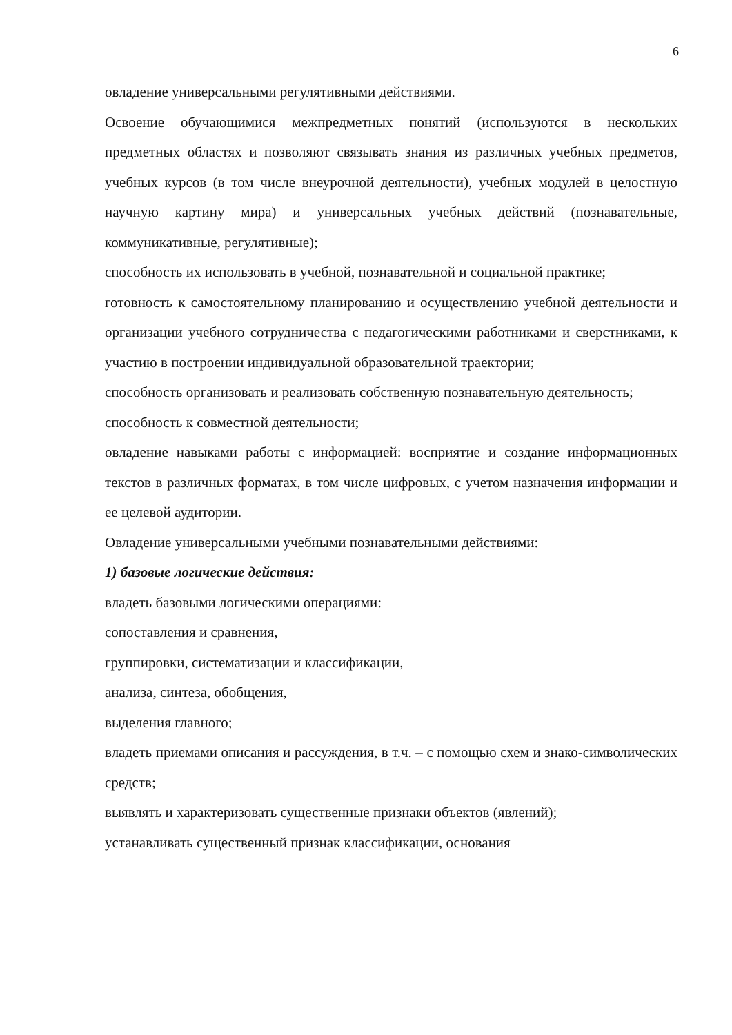6
овладение универсальными регулятивными действиями.
Освоение обучающимися межпредметных понятий (используются в нескольких предметных областях и позволяют связывать знания из различных учебных предметов, учебных курсов (в том числе внеурочной деятельности), учебных модулей в целостную научную картину мира) и универсальных учебных действий (познавательные, коммуникативные, регулятивные);
способность их использовать в учебной, познавательной и социальной практике;
готовность к самостоятельному планированию и осуществлению учебной деятельности и организации учебного сотрудничества с педагогическими работниками и сверстниками, к участию в построении индивидуальной образовательной траектории;
способность организовать и реализовать собственную познавательную деятельность;
способность к совместной деятельности;
овладение навыками работы с информацией: восприятие и создание информационных текстов в различных форматах, в том числе цифровых, с учетом назначения информации и ее целевой аудитории.
Овладение универсальными учебными познавательными действиями:
1) базовые логические действия:
владеть базовыми логическими операциями:
сопоставления и сравнения,
группировки, систематизации и классификации,
анализа, синтеза, обобщения,
выделения главного;
владеть приемами описания и рассуждения, в т.ч. – с помощью схем и знако-символических средств;
выявлять и характеризовать существенные признаки объектов (явлений);
устанавливать существенный признак классификации, основания